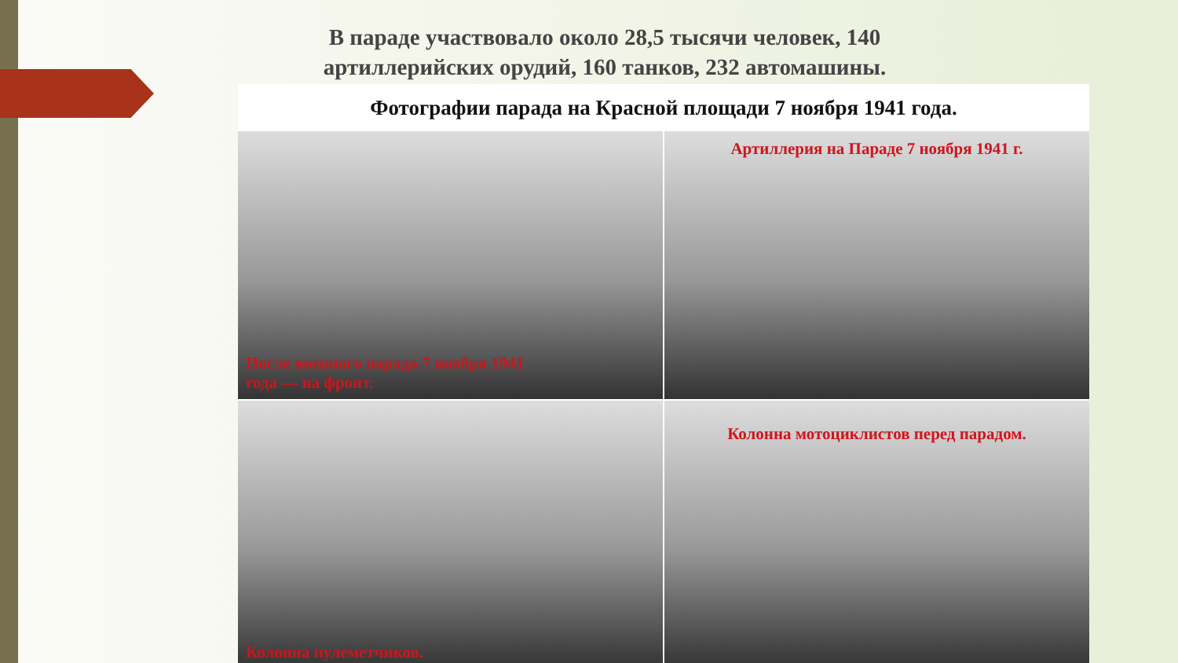В параде участвовало около 28,5 тысячи человек, 140 артиллерийских орудий, 160 танков, 232 автомашины.
Фотографии парада на Красной площади 7 ноября 1941 года.
После военного парада 7 ноября 1941
года — на фронт.
Артиллерия на Параде 7 ноября 1941 г.
Колонна пулеметчиков.
Колонна мотоциклистов перед парадом.